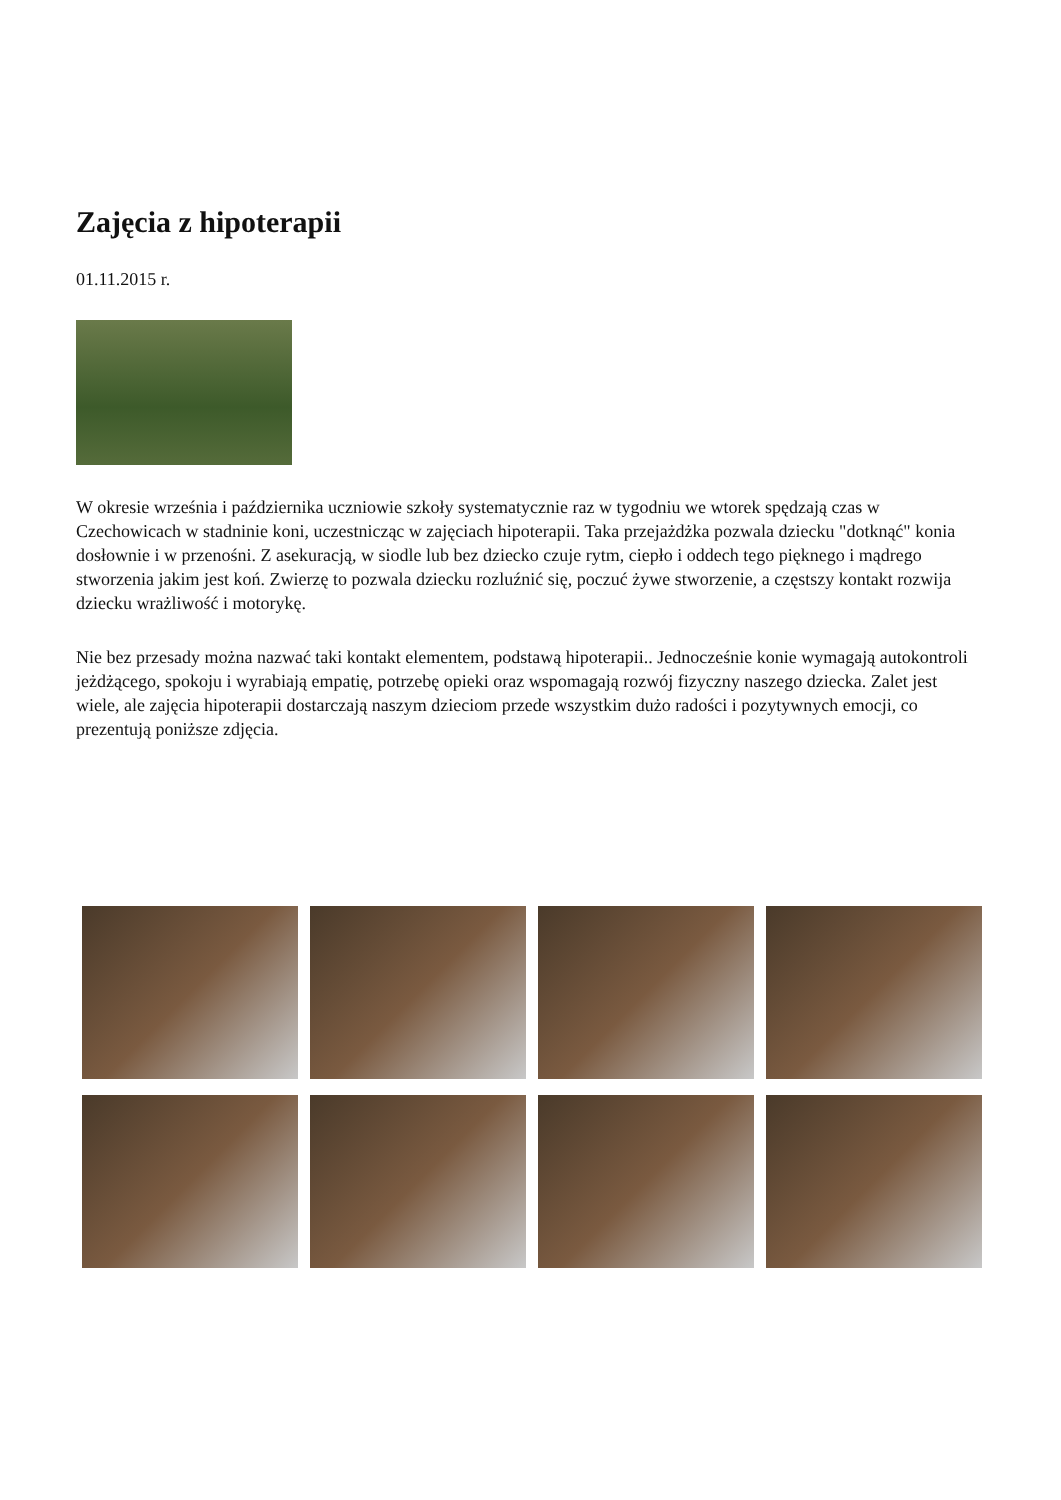Zajęcia z hipoterapii
01.11.2015 r.
W okresie września i października uczniowie szkoły systematycznie raz w tygodniu we wtorek spędzają czas w Czechowicach w stadninie koni, uczestnicząc w zajęciach hipoterapii. Taka przejażdżka pozwala dziecku "dotknąć" konia dosłownie i w przenośni. Z asekuracją, w siodle lub bez dziecko czuje rytm, ciepło i oddech tego pięknego i mądrego stworzenia jakim jest koń. Zwierzę to pozwala dziecku rozluźnić się, poczuć żywe stworzenie, a częstszy kontakt rozwija dziecku wrażliwość i motorykę.
Nie bez przesady można nazwać taki kontakt elementem, podstawą hipoterapii.. Jednocześnie konie wymagają autokontroli jeżdżącego, spokoju i wyrabiają empatię, potrzebę opieki oraz wspomagają rozwój fizyczny naszego dziecka. Zalet jest wiele, ale zajęcia hipoterapii dostarczają naszym dzieciom przede wszystkim dużo radości i pozytywnych emocji, co prezentują poniższe zdjęcia.